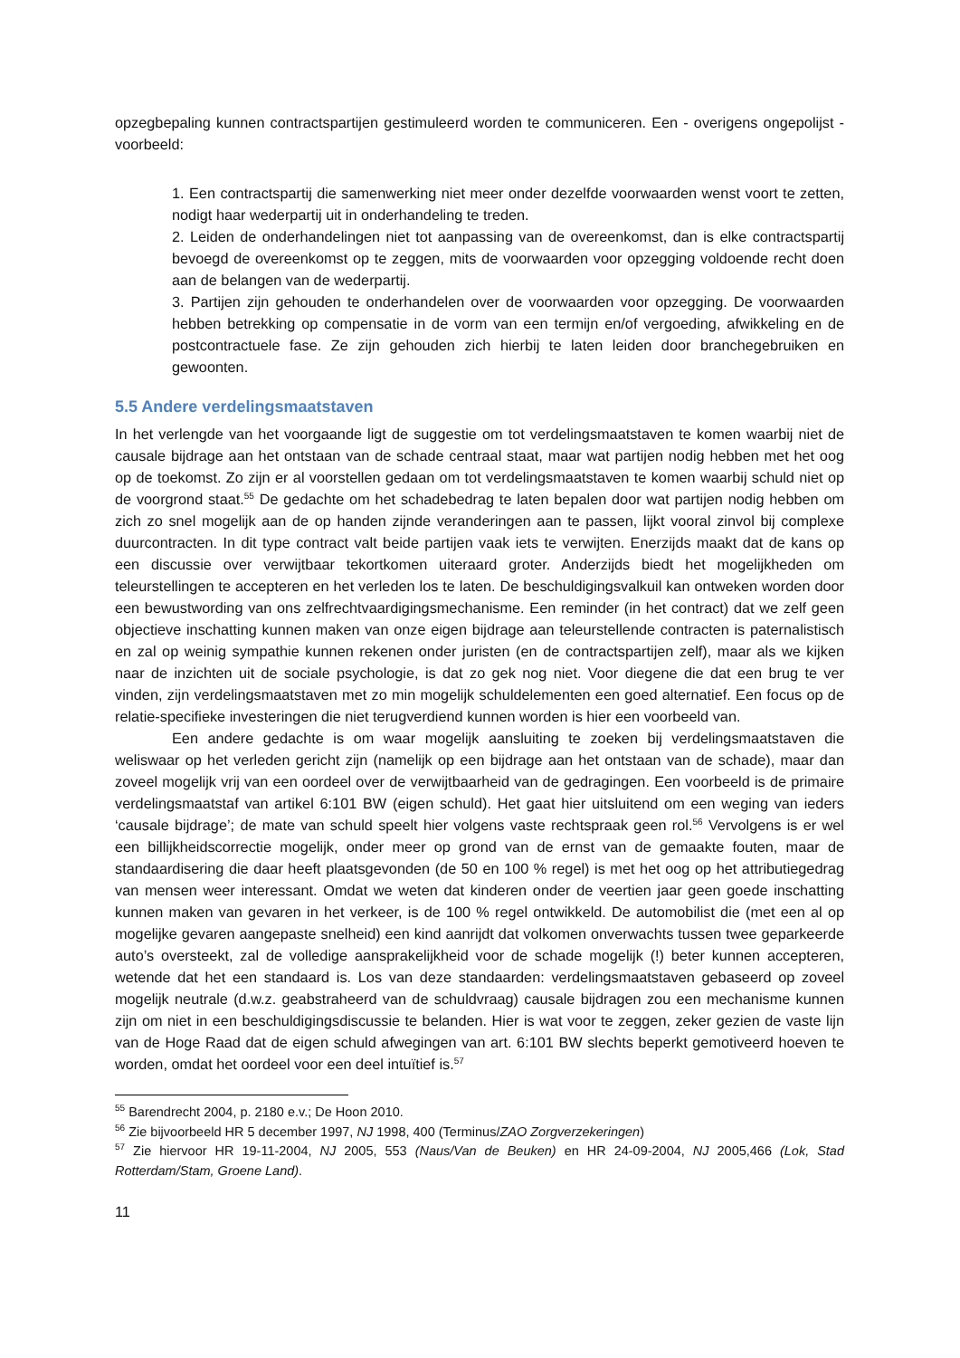opzegbepaling kunnen contractspartijen gestimuleerd worden te communiceren. Een - overigens ongepolijst - voorbeeld:
1. Een contractspartij die samenwerking niet meer onder dezelfde voorwaarden wenst voort te zetten, nodigt haar wederpartij uit in onderhandeling te treden.
2. Leiden de onderhandelingen niet tot aanpassing van de overeenkomst, dan is elke contractspartij bevoegd de overeenkomst op te zeggen, mits de voorwaarden voor opzegging voldoende recht doen aan de belangen van de wederpartij.
3. Partijen zijn gehouden te onderhandelen over de voorwaarden voor opzegging. De voorwaarden hebben betrekking op compensatie in de vorm van een termijn en/of vergoeding, afwikkeling en de postcontractuele fase. Ze zijn gehouden zich hierbij te laten leiden door branchegebruiken en gewoonten.
5.5 Andere verdelingsmaatstaven
In het verlengde van het voorgaande ligt de suggestie om tot verdelingsmaatstaven te komen waarbij niet de causale bijdrage aan het ontstaan van de schade centraal staat, maar wat partijen nodig hebben met het oog op de toekomst. Zo zijn er al voorstellen gedaan om tot verdelingsmaatstaven te komen waarbij schuld niet op de voorgrond staat.<sup>55</sup> De gedachte om het schadebedrag te laten bepalen door wat partijen nodig hebben om zich zo snel mogelijk aan de op handen zijnde veranderingen aan te passen, lijkt vooral zinvol bij complexe duurcontracten. In dit type contract valt beide partijen vaak iets te verwijten. Enerzijds maakt dat de kans op een discussie over verwijtbaar tekortkomen uiteraard groter. Anderzijds biedt het mogelijkheden om teleurstellingen te accepteren en het verleden los te laten. De beschuldigingsvalkuil kan ontweken worden door een bewustwording van ons zelfrechtvaardigingsmechanisme. Een reminder (in het contract) dat we zelf geen objectieve inschatting kunnen maken van onze eigen bijdrage aan teleurstellende contracten is paternalistisch en zal op weinig sympathie kunnen rekenen onder juristen (en de contractspartijen zelf), maar als we kijken naar de inzichten uit de sociale psychologie, is dat zo gek nog niet. Voor diegene die dat een brug te ver vinden, zijn verdelingsmaatstaven met zo min mogelijk schuldelementen een goed alternatief. Een focus op de relatie-specifieke investeringen die niet terugverdiend kunnen worden is hier een voorbeeld van.
Een andere gedachte is om waar mogelijk aansluiting te zoeken bij verdelingsmaatstaven die weliswaar op het verleden gericht zijn (namelijk op een bijdrage aan het ontstaan van de schade), maar dan zoveel mogelijk vrij van een oordeel over de verwijtbaarheid van de gedragingen. Een voorbeeld is de primaire verdelingsmaatstaf van artikel 6:101 BW (eigen schuld). Het gaat hier uitsluitend om een weging van ieders ‘causale bijdrage’; de mate van schuld speelt hier volgens vaste rechtspraak geen rol.<sup>56</sup> Vervolgens is er wel een billijkheidscorrectie mogelijk, onder meer op grond van de ernst van de gemaakte fouten, maar de standaardisering die daar heeft plaatsgevonden (de 50 en 100 % regel) is met het oog op het attributiegedrag van mensen weer interessant. Omdat we weten dat kinderen onder de veertien jaar geen goede inschatting kunnen maken van gevaren in het verkeer, is de 100 % regel ontwikkeld. De automobilist die (met een al op mogelijke gevaren aangepaste snelheid) een kind aanrijdt dat volkomen onverwachts tussen twee geparkeerde auto’s oversteekt, zal de volledige aansprakelijkheid voor de schade mogelijk (!) beter kunnen accepteren, wetende dat het een standaard is. Los van deze standaarden: verdelingsmaatstaven gebaseerd op zoveel mogelijk neutrale (d.w.z. geabstraheerd van de schuldvraag) causale bijdragen zou een mechanisme kunnen zijn om niet in een beschuldigingsdiscussie te belanden. Hier is wat voor te zeggen, zeker gezien de vaste lijn van de Hoge Raad dat de eigen schuld afwegingen van art. 6:101 BW slechts beperkt gemotiveerd hoeven te worden, omdat het oordeel voor een deel intuïtief is.<sup>57</sup>
<sup>55</sup> Barendrecht 2004, p. 2180 e.v.; De Hoon 2010.
<sup>56</sup> Zie bijvoorbeeld HR 5 december 1997, NJ 1998, 400 (Terminus/ZAO Zorgverzekeringen)
<sup>57</sup> Zie hiervoor HR 19-11-2004, NJ 2005, 553 (Naus/Van de Beuken) en HR 24-09-2004, NJ 2005,466 (Lok, Stad Rotterdam/Stam, Groene Land).
11